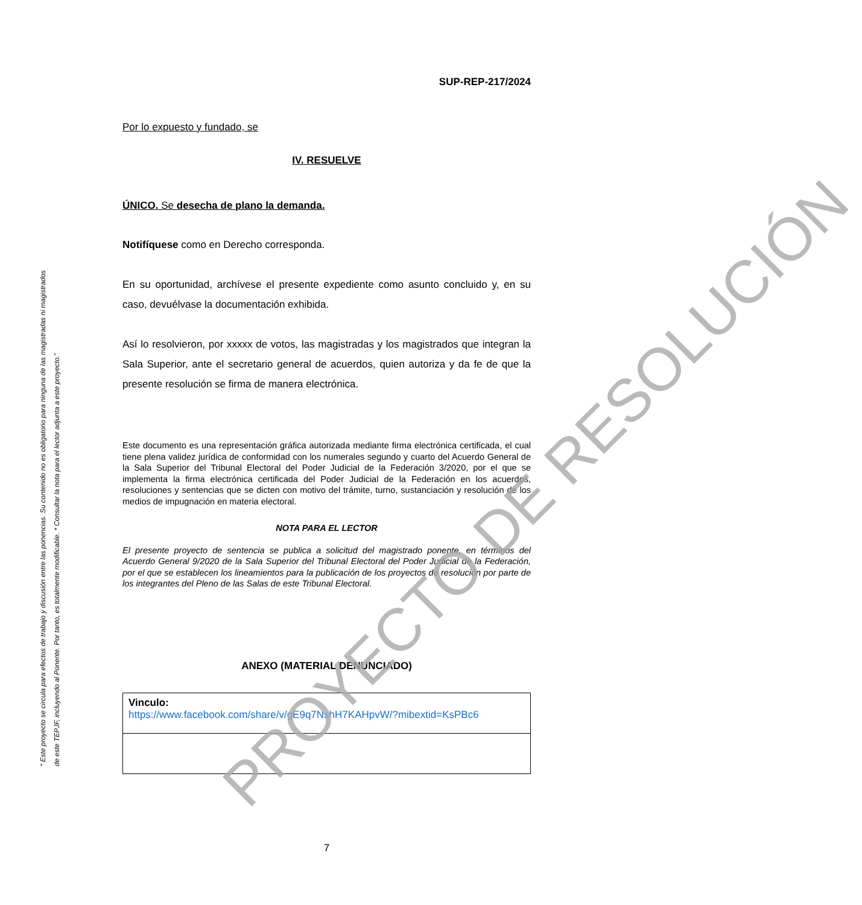“ Este proyecto se circula para efectos de trabajo y discusión entre las ponencias. Su contenido no es obligatorio para ninguna de las magistradas ni magistrados
de este TEPJF, incluyendo al Ponente. Por tanto, es totalmente modificable. * Consultar la nota para el lector adjunta a este proyecto.”
SUP-REP-217/2024
Por lo expuesto y fundado, se
IV. RESUELVE
ÚNICO. Se desecha de plano la demanda.
Notifíquese como en Derecho corresponda.
En su oportunidad, archívese el presente expediente como asunto concluido y, en su caso, devuélvase la documentación exhibida.
Así lo resolvieron, por xxxxx de votos, las magistradas y los magistrados que integran la Sala Superior, ante el secretario general de acuerdos, quien autoriza y da fe de que la presente resolución se firma de manera electrónica.
Este documento es una representación gráfica autorizada mediante firma electrónica certificada, el cual tiene plena validez jurídica de conformidad con los numerales segundo y cuarto del Acuerdo General de la Sala Superior del Tribunal Electoral del Poder Judicial de la Federación 3/2020, por el que se implementa la firma electrónica certificada del Poder Judicial de la Federación en los acuerdos, resoluciones y sentencias que se dicten con motivo del trámite, turno, sustanciación y resolución de los medios de impugnación en materia electoral.
NOTA PARA EL LECTOR
El presente proyecto de sentencia se publica a solicitud del magistrado ponente, en términos del Acuerdo General 9/2020 de la Sala Superior del Tribunal Electoral del Poder Judicial de la Federación, por el que se establecen los lineamientos para la publicación de los proyectos de resolución por parte de los integrantes del Pleno de las Salas de este Tribunal Electoral.
ANEXO (MATERIAL DENUNCIADO)
| Vinculo: https://www.facebook.com/share/v/gE9q7NshH7KAHpvW/?mibextid=KsPBc6 |
7
PROYECTO DE RESOLUCIÓN